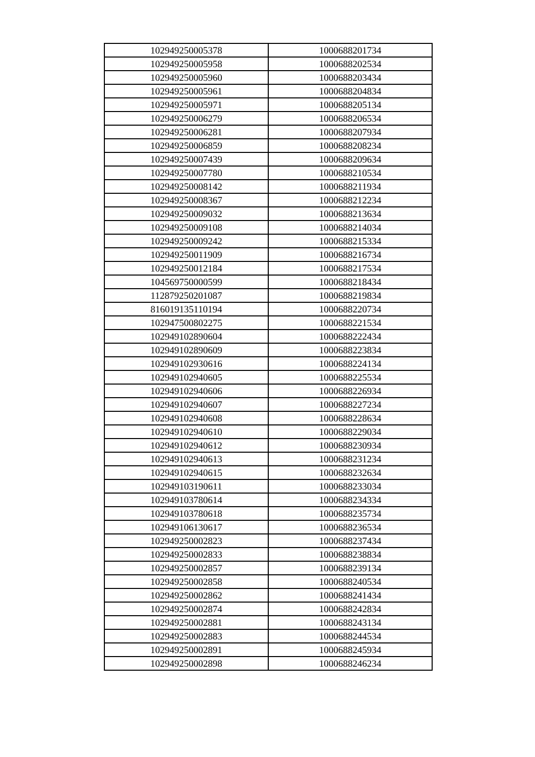| 102949250005378 | 1000688201734 |
| 102949250005958 | 1000688202534 |
| 102949250005960 | 1000688203434 |
| 102949250005961 | 1000688204834 |
| 102949250005971 | 1000688205134 |
| 102949250006279 | 1000688206534 |
| 102949250006281 | 1000688207934 |
| 102949250006859 | 1000688208234 |
| 102949250007439 | 1000688209634 |
| 102949250007780 | 1000688210534 |
| 102949250008142 | 1000688211934 |
| 102949250008367 | 1000688212234 |
| 102949250009032 | 1000688213634 |
| 102949250009108 | 1000688214034 |
| 102949250009242 | 1000688215334 |
| 102949250011909 | 1000688216734 |
| 102949250012184 | 1000688217534 |
| 104569750000599 | 1000688218434 |
| 112879250201087 | 1000688219834 |
| 816019135110194 | 1000688220734 |
| 102947500802275 | 1000688221534 |
| 102949102890604 | 1000688222434 |
| 102949102890609 | 1000688223834 |
| 102949102930616 | 1000688224134 |
| 102949102940605 | 1000688225534 |
| 102949102940606 | 1000688226934 |
| 102949102940607 | 1000688227234 |
| 102949102940608 | 1000688228634 |
| 102949102940610 | 1000688229034 |
| 102949102940612 | 1000688230934 |
| 102949102940613 | 1000688231234 |
| 102949102940615 | 1000688232634 |
| 102949103190611 | 1000688233034 |
| 102949103780614 | 1000688234334 |
| 102949103780618 | 1000688235734 |
| 102949106130617 | 1000688236534 |
| 102949250002823 | 1000688237434 |
| 102949250002833 | 1000688238834 |
| 102949250002857 | 1000688239134 |
| 102949250002858 | 1000688240534 |
| 102949250002862 | 1000688241434 |
| 102949250002874 | 1000688242834 |
| 102949250002881 | 1000688243134 |
| 102949250002883 | 1000688244534 |
| 102949250002891 | 1000688245934 |
| 102949250002898 | 1000688246234 |